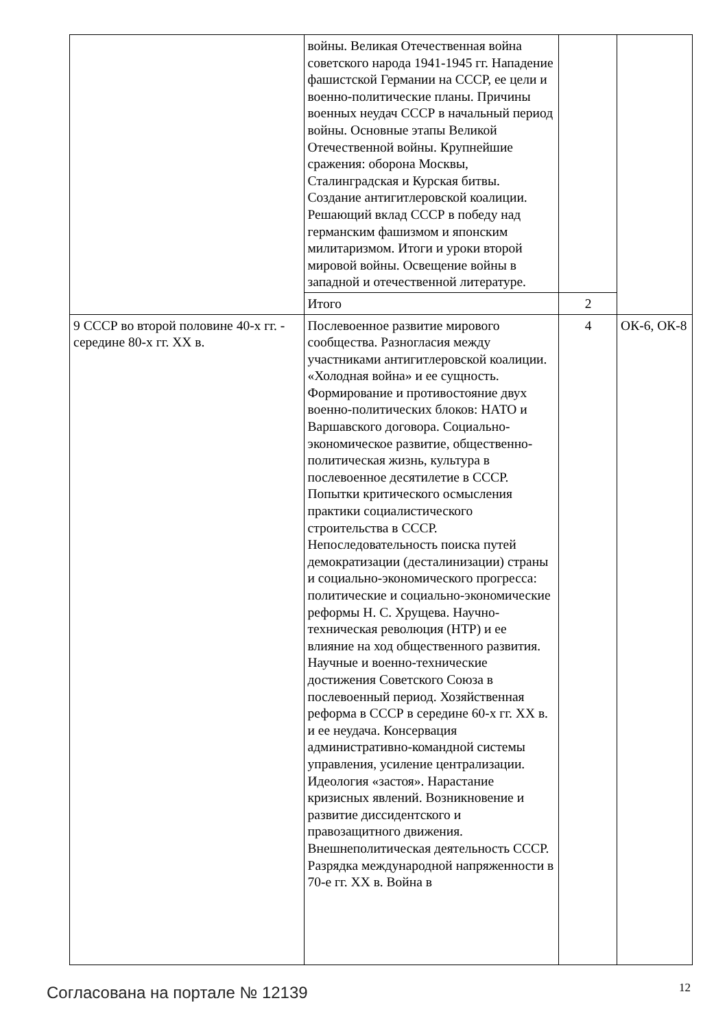| | войны. Великая Отечественная война советского народа 1941-1945 гг. Нападение фашистской Германии на СССР, ее цели и военно-политические планы. Причины военных неудач СССР в начальный период войны. Основные этапы Великой Отечественной войны. Крупнейшие сражения: оборона Москвы, Сталинградская и Курская битвы. Создание антигитлеровской коалиции. Решающий вклад СССР в победу над германским фашизмом и японским милитаризмом. Итоги и уроки второй мировой войны. Освещение войны в западной и отечественной литературе. | | |
| | Итого | 2 | |
| 9 СССР во второй половине 40-х гг. - середине 80-х гг. XX в. | Послевоенное развитие мирового сообщества. Разногласия между участниками антигитлеровской коалиции. «Холодная война» и ее сущность. Формирование и противостояние двух военно-политических блоков: НАТО и Варшавского договора. Социально-экономическое развитие, общественно-политическая жизнь, культура в послевоенное десятилетие в СССР. Попытки критического осмысления практики социалистического строительства в СССР. Непоследовательность поиска путей демократизации (десталинизации) страны и социально-экономического прогресса: политические и социально-экономические реформы Н. С. Хрущева. Научно-техническая революция (НТР) и ее влияние на ход общественного развития. Научные и военно-технические достижения Советского Союза в послевоенный период. Хозяйственная реформа в СССР в середине 60-х гг. XX в. и ее неудача. Консервация административно-командной системы управления, усиление централизации. Идеология «застоя». Нарастание кризисных явлений. Возникновение и развитие диссидентского и правозащитного движения. Внешнеполитическая деятельность СССР. Разрядка международной напряженности в 70-е гг. XX в. Война в | 4 | ОК-6, ОК-8 |
Согласована на портале № 12139 12